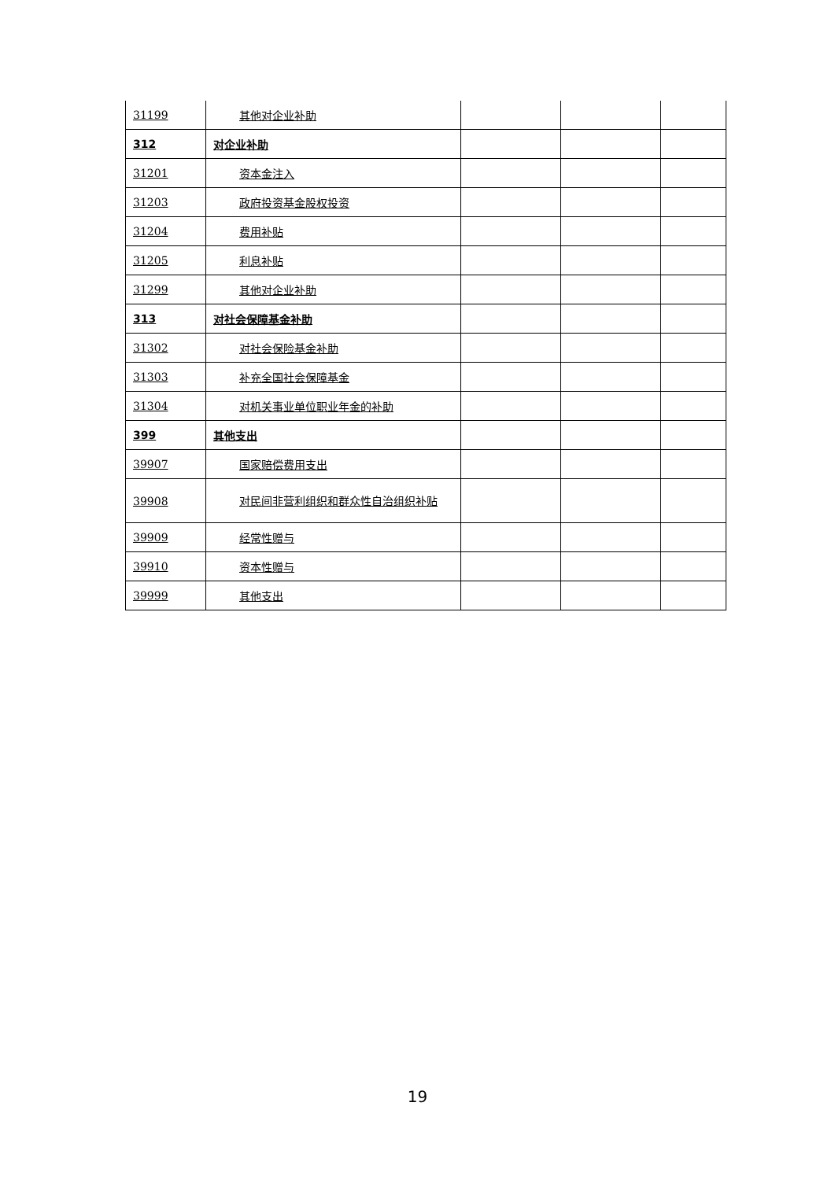| 31199 | 其他对企业补助 | | | |
| 312 | 对企业补助 | | | |
| 31201 | 资本金注入 | | | |
| 31203 | 政府投资基金股权投资 | | | |
| 31204 | 费用补贴 | | | |
| 31205 | 利息补贴 | | | |
| 31299 | 其他对企业补助 | | | |
| 313 | 对社会保障基金补助 | | | |
| 31302 | 对社会保险基金补助 | | | |
| 31303 | 补充全国社会保障基金 | | | |
| 31304 | 对机关事业单位职业年金的补助 | | | |
| 399 | 其他支出 | | | |
| 39907 | 国家赔偿费用支出 | | | |
| 39908 | 对民间非营利组织和群众性自治组织补贴 | | | |
| 39909 | 经常性赠与 | | | |
| 39910 | 资本性赠与 | | | |
| 39999 | 其他支出 | | | |
19